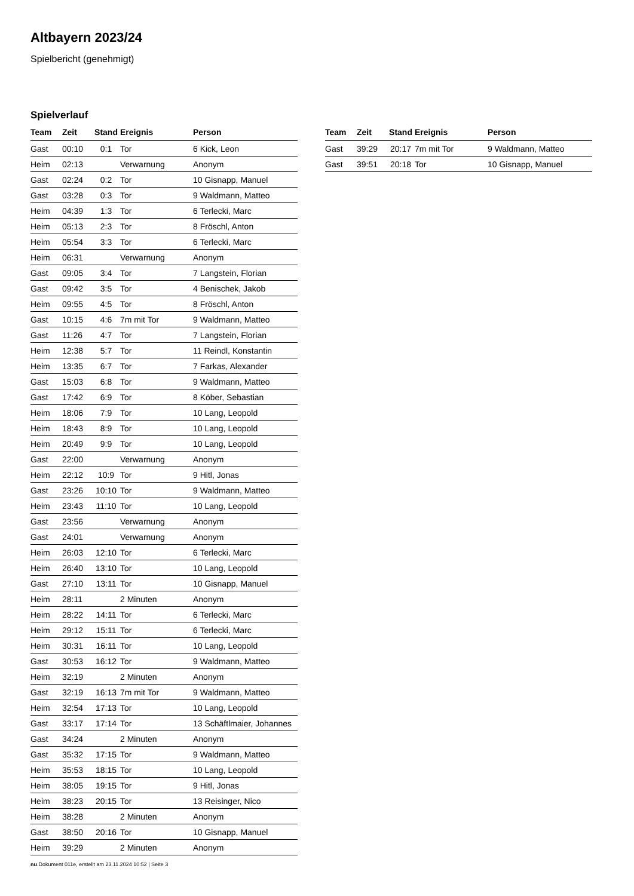Altbayern 2023/24
Spielbericht (genehmigt)
Spielverlauf
| Team | Zeit | Stand | Ereignis | Person |
| --- | --- | --- | --- | --- |
| Gast | 00:10 | 0:1 | Tor | 6 Kick, Leon |
| Heim | 02:13 | | Verwarnung | Anonym |
| Gast | 02:24 | 0:2 | Tor | 10 Gisnapp, Manuel |
| Gast | 03:28 | 0:3 | Tor | 9 Waldmann, Matteo |
| Heim | 04:39 | 1:3 | Tor | 6 Terlecki, Marc |
| Heim | 05:13 | 2:3 | Tor | 8 Fröschl, Anton |
| Heim | 05:54 | 3:3 | Tor | 6 Terlecki, Marc |
| Heim | 06:31 | | Verwarnung | Anonym |
| Gast | 09:05 | 3:4 | Tor | 7 Langstein, Florian |
| Gast | 09:42 | 3:5 | Tor | 4 Benischek, Jakob |
| Heim | 09:55 | 4:5 | Tor | 8 Fröschl, Anton |
| Gast | 10:15 | 4:6 | 7m mit Tor | 9 Waldmann, Matteo |
| Gast | 11:26 | 4:7 | Tor | 7 Langstein, Florian |
| Heim | 12:38 | 5:7 | Tor | 11 Reindl, Konstantin |
| Heim | 13:35 | 6:7 | Tor | 7 Farkas, Alexander |
| Gast | 15:03 | 6:8 | Tor | 9 Waldmann, Matteo |
| Gast | 17:42 | 6:9 | Tor | 8 Köber, Sebastian |
| Heim | 18:06 | 7:9 | Tor | 10 Lang, Leopold |
| Heim | 18:43 | 8:9 | Tor | 10 Lang, Leopold |
| Heim | 20:49 | 9:9 | Tor | 10 Lang, Leopold |
| Gast | 22:00 | | Verwarnung | Anonym |
| Heim | 22:12 | 10:9 | Tor | 9 Hitl, Jonas |
| Gast | 23:26 | 10:10 | Tor | 9 Waldmann, Matteo |
| Heim | 23:43 | 11:10 | Tor | 10 Lang, Leopold |
| Gast | 23:56 | | Verwarnung | Anonym |
| Gast | 24:01 | | Verwarnung | Anonym |
| Heim | 26:03 | 12:10 | Tor | 6 Terlecki, Marc |
| Heim | 26:40 | 13:10 | Tor | 10 Lang, Leopold |
| Gast | 27:10 | 13:11 | Tor | 10 Gisnapp, Manuel |
| Heim | 28:11 | | 2 Minuten | Anonym |
| Heim | 28:22 | 14:11 | Tor | 6 Terlecki, Marc |
| Heim | 29:12 | 15:11 | Tor | 6 Terlecki, Marc |
| Heim | 30:31 | 16:11 | Tor | 10 Lang, Leopold |
| Gast | 30:53 | 16:12 | Tor | 9 Waldmann, Matteo |
| Heim | 32:19 | | 2 Minuten | Anonym |
| Gast | 32:19 | 16:13 | 7m mit Tor | 9 Waldmann, Matteo |
| Heim | 32:54 | 17:13 | Tor | 10 Lang, Leopold |
| Gast | 33:17 | 17:14 | Tor | 13 Schäftlmaier, Johannes |
| Gast | 34:24 | | 2 Minuten | Anonym |
| Gast | 35:32 | 17:15 | Tor | 9 Waldmann, Matteo |
| Heim | 35:53 | 18:15 | Tor | 10 Lang, Leopold |
| Heim | 38:05 | 19:15 | Tor | 9 Hitl, Jonas |
| Heim | 38:23 | 20:15 | Tor | 13 Reisinger, Nico |
| Heim | 38:28 | | 2 Minuten | Anonym |
| Gast | 38:50 | 20:16 | Tor | 10 Gisnapp, Manuel |
| Heim | 39:29 | | 2 Minuten | Anonym |
| Team | Zeit | Stand | Ereignis | Person |
| --- | --- | --- | --- | --- |
| Gast | 39:29 | 20:17 | 7m mit Tor | 9 Waldmann, Matteo |
| Gast | 39:51 | 20:18 | Tor | 10 Gisnapp, Manuel |
nu.Dokument 011e, erstellt am 23.11.2024 10:52 | Seite 3